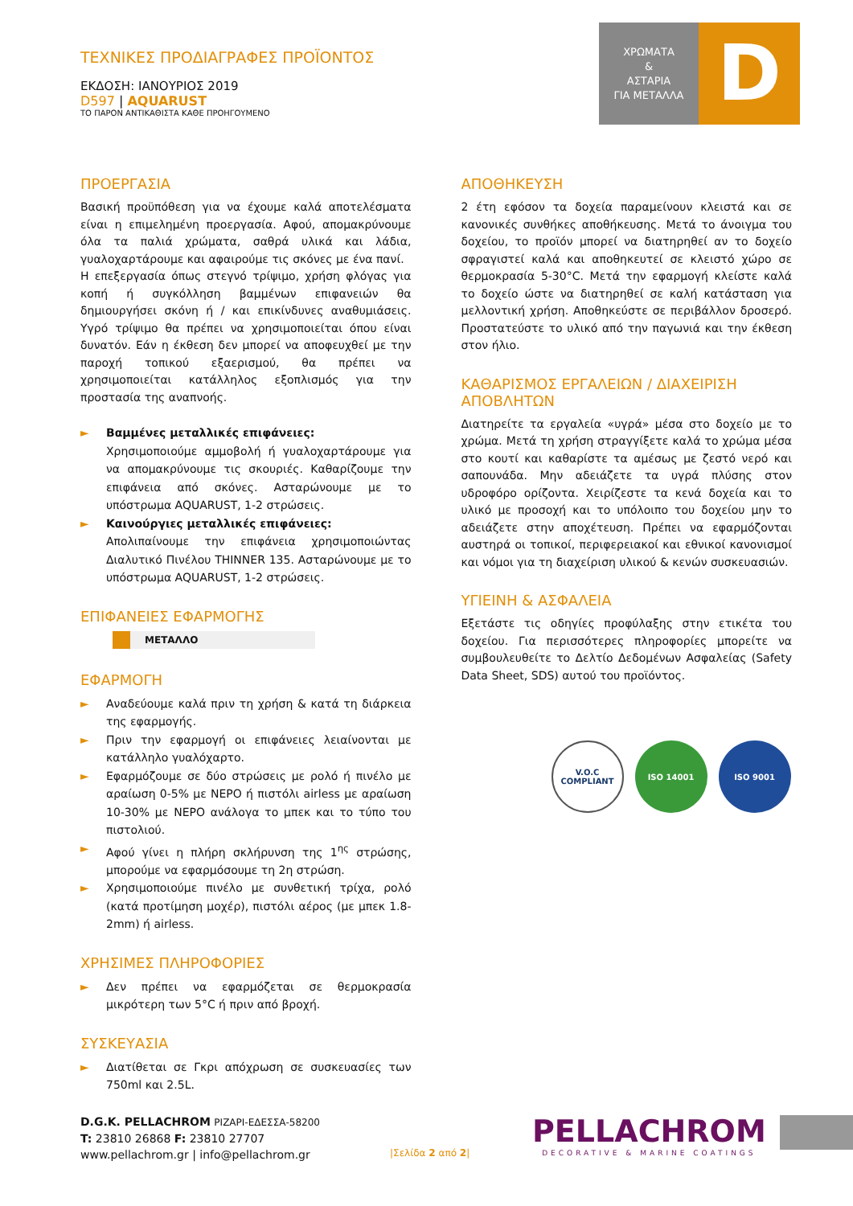ΧΡΩΜΑΤΑ
&
ΑΣΤΑΡΙΑ
ΓΙΑ ΜΕΤΑΛΛΑ
D
ΤΕΧΝΙΚΕΣ ΠΡΟΔΙΑΓΡΑΦΕΣ ΠΡΟΪΟΝΤΟΣ
ΕΚΔΟΣΗ: ΙΑΝΟΥΡΙΟΣ 2019
D597 | AQUARUST
ΤΟ ΠΑΡΟΝ ΑΝΤΙΚΑΘΙΣΤΑ ΚΑΘΕ ΠΡΟΗΓΟΥΜΕΝΟ
ΠΡΟΕΡΓΑΣΙΑ
Βασική προϋπόθεση για να έχουμε καλά αποτελέσματα είναι η επιμελημένη προεργασία. Αφού, απομακρύνουμε όλα τα παλιά χρώματα, σαθρά υλικά και λάδια, γυαλοχαρτάρουμε και αφαιρούμε τις σκόνες με ένα πανί.
Η επεξεργασία όπως στεγνό τρίψιμο, χρήση φλόγας για κοπή ή συγκόλληση βαμμένων επιφανειών θα δημιουργήσει σκόνη ή / και επικίνδυνες αναθυμιάσεις. Υγρό τρίψιμο θα πρέπει να χρησιμοποιείται όπου είναι δυνατόν. Εάν η έκθεση δεν μπορεί να αποφευχθεί με την παροχή τοπικού εξαερισμού, θα πρέπει να χρησιμοποιείται κατάλληλος εξοπλισμός για την προστασία της αναπνοής.
► Βαμμένες μεταλλικές επιφάνειες:
Χρησιμοποιούμε αμμοβολή ή γυαλοχαρτάρουμε για να απομακρύνουμε τις σκουριές. Καθαρίζουμε την επιφάνεια από σκόνες. Ασταρώνουμε με το υπόστρωμα AQUARUST, 1-2 στρώσεις.
► Καινούργιες μεταλλικές επιφάνειες:
Απολιπαίνουμε την επιφάνεια χρησιμοποιώντας Διαλυτικό Πινέλου THINNER 135. Ασταρώνουμε με το υπόστρωμα AQUARUST, 1-2 στρώσεις.
ΕΠΙΦΑΝΕΙΕΣ ΕΦΑΡΜΟΓΗΣ
ΜΕΤΑΛΛΟ
ΕΦΑΡΜΟΓΗ
► Αναδεύουμε καλά πριν τη χρήση & κατά τη διάρκεια της εφαρμογής.
► Πριν την εφαρμογή οι επιφάνειες λειαίνονται με κατάλληλο γυαλόχαρτο.
► Εφαρμόζουμε σε δύο στρώσεις με ρολό ή πινέλο με αραίωση 0-5% με ΝΕΡΟ ή πιστόλι airless με αραίωση 10-30% με ΝΕΡΟ ανάλογα το μπεκ και το τύπο του πιστολιού.
► Αφού γίνει η πλήρη σκλήρυνση της 1<sup>ης</sup> στρώσης, μπορούμε να εφαρμόσουμε τη 2η στρώση.
► Χρησιμοποιούμε πινέλο με συνθετική τρίχα, ρολό (κατά προτίμηση μοχέρ), πιστόλι αέρος (με μπεκ 1.8-2mm) ή airless.
ΧΡΗΣΙΜΕΣ ΠΛΗΡΟΦΟΡΙΕΣ
► Δεν πρέπει να εφαρμόζεται σε θερμοκρασία μικρότερη των 5°C ή πριν από βροχή.
ΣΥΣΚΕΥΑΣΙΑ
► Διατίθεται σε Γκρι απόχρωση σε συσκευασίες των 750ml και 2.5L.
ΑΠΟΘΗΚΕΥΣΗ
2 έτη εφόσον τα δοχεία παραμείνουν κλειστά και σε κανονικές συνθήκες αποθήκευσης. Μετά το άνοιγμα του δοχείου, το προϊόν μπορεί να διατηρηθεί αν το δοχείο σφραγιστεί καλά και αποθηκευτεί σε κλειστό χώρο σε θερμοκρασία 5-30°C. Μετά την εφαρμογή κλείστε καλά το δοχείο ώστε να διατηρηθεί σε καλή κατάσταση για μελλοντική χρήση. Αποθηκεύστε σε περιβάλλον δροσερό. Προστατεύστε το υλικό από την παγωνιά και την έκθεση στον ήλιο.
ΚΑΘΑΡΙΣΜΟΣ ΕΡΓΑΛΕΙΩΝ / ΔΙΑΧΕΙΡΙΣΗ ΑΠΟΒΛΗΤΩΝ
Διατηρείτε τα εργαλεία «υγρά» μέσα στο δοχείο με το χρώμα. Μετά τη χρήση στραγγίξετε καλά το χρώμα μέσα στο κουτί και καθαρίστε τα αμέσως με ζεστό νερό και σαπουνάδα. Μην αδειάζετε τα υγρά πλύσης στον υδροφόρο ορίζοντα. Χειρίζεστε τα κενά δοχεία και το υλικό με προσοχή και το υπόλοιπο του δοχείου μην το αδειάζετε στην αποχέτευση. Πρέπει να εφαρμόζονται αυστηρά οι τοπικοί, περιφερειακοί και εθνικοί κανονισμοί και νόμοι για τη διαχείριση υλικού & κενών συσκευασιών.
ΥΓΙΕΙΝΗ & ΑΣΦΑΛΕΙΑ
Εξετάστε τις οδηγίες προφύλαξης στην ετικέτα του δοχείου. Για περισσότερες πληροφορίες μπορείτε να συμβουλευθείτε το Δελτίο Δεδομένων Ασφαλείας (Safety Data Sheet, SDS) αυτού του προϊόντος.
V.O.C
COMPLIANT
ISO 14001 ISO 9001
D.G.K. PELLACHROM ΡΙΖΑΡΙ-ΕΔΕΣΣΑ-58200
T: 23810 26868 F: 23810 27707
www.pellachrom.gr | info@pellachrom.gr
|Σελίδα 2 από 2|
PELLACHROM
DECORATIVE & MARINE COATINGS